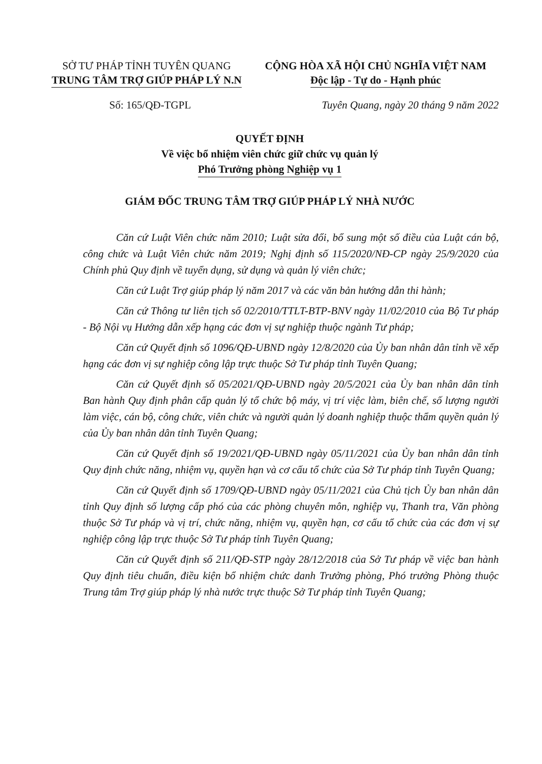SỞ TƯ PHÁP TỈNH TUYÊN QUANG
TRUNG TÂM TRỢ GIÚP PHÁP LÝ N.N
CỘNG HÒA XÃ HỘI CHỦ NGHĨA VIỆT NAM
Độc lập - Tự do - Hạnh phúc
Số: 165/QĐ-TGPL Tuyên Quang, ngày 20 tháng 9 năm 2022
QUYẾT ĐỊNH
Về việc bổ nhiệm viên chức giữ chức vụ quản lý
Phó Trưởng phòng Nghiệp vụ 1
GIÁM ĐỐC TRUNG TÂM TRỢ GIÚP PHÁP LÝ NHÀ NƯỚC
Căn cứ Luật Viên chức năm 2010; Luật sửa đổi, bổ sung một số điều của Luật cán bộ, công chức và Luật Viên chức năm 2019; Nghị định số 115/2020/NĐ-CP ngày 25/9/2020 của Chính phủ Quy định về tuyển dụng, sử dụng và quản lý viên chức;
Căn cứ Luật Trợ giúp pháp lý năm 2017 và các văn bản hướng dẫn thi hành;
Căn cứ Thông tư liên tịch số 02/2010/TTLT-BTP-BNV ngày 11/02/2010 của Bộ Tư pháp - Bộ Nội vụ Hướng dẫn xếp hạng các đơn vị sự nghiệp thuộc ngành Tư pháp;
Căn cứ Quyết định số 1096/QĐ-UBND ngày 12/8/2020 của Ủy ban nhân dân tỉnh về xếp hạng các đơn vị sự nghiệp công lập trực thuộc Sở Tư pháp tỉnh Tuyên Quang;
Căn cứ Quyết định số 05/2021/QĐ-UBND ngày 20/5/2021 của Ủy ban nhân dân tỉnh Ban hành Quy định phân cấp quản lý tổ chức bộ máy, vị trí việc làm, biên chế, số lượng người làm việc, cán bộ, công chức, viên chức và người quản lý doanh nghiệp thuộc thẩm quyền quản lý của Ủy ban nhân dân tỉnh Tuyên Quang;
Căn cứ Quyết định số 19/2021/QĐ-UBND ngày 05/11/2021 của Ủy ban nhân dân tỉnh Quy định chức năng, nhiệm vụ, quyền hạn và cơ cấu tổ chức của Sở Tư pháp tỉnh Tuyên Quang;
Căn cứ Quyết định số 1709/QĐ-UBND ngày 05/11/2021 của Chủ tịch Ủy ban nhân dân tỉnh Quy định số lượng cấp phó của các phòng chuyên môn, nghiệp vụ, Thanh tra, Văn phòng thuộc Sở Tư pháp và vị trí, chức năng, nhiệm vụ, quyền hạn, cơ cấu tổ chức của các đơn vị sự nghiệp công lập trực thuộc Sở Tư pháp tỉnh Tuyên Quang;
Căn cứ Quyết định số 211/QĐ-STP ngày 28/12/2018 của Sở Tư pháp về việc ban hành Quy định tiêu chuẩn, điều kiện bổ nhiệm chức danh Trưởng phòng, Phó trưởng Phòng thuộc Trung tâm Trợ giúp pháp lý nhà nước trực thuộc Sở Tư pháp tỉnh Tuyên Quang;